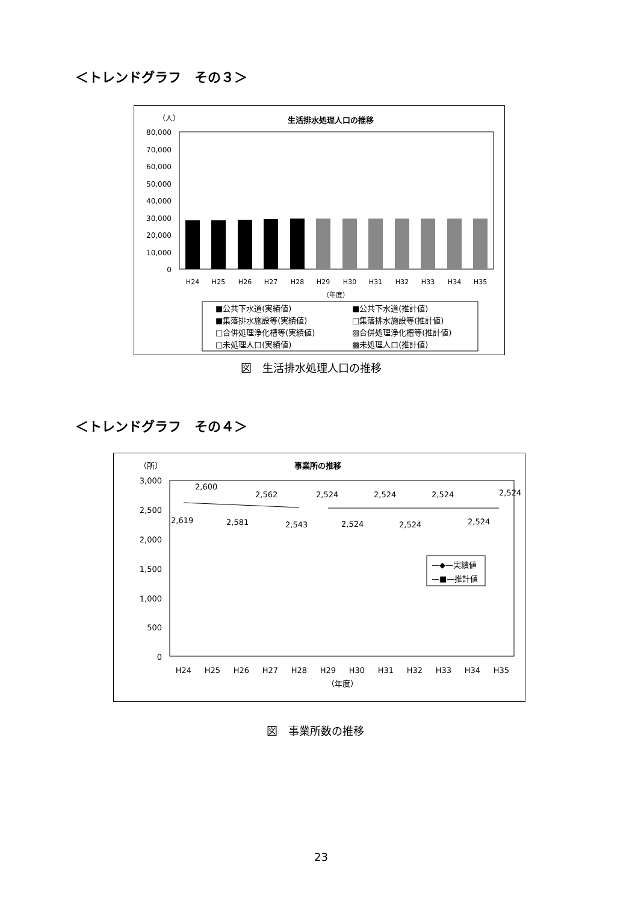＜トレンドグラフ　その３＞
（人）
生活排水処理人口の推移
80,000
70,000
60,000
50,000
40,000
30,000
20,000
10,000
0
H24
H25
H26
H27
H28
H29
H30
H31
H32
H33
H34
H35
（年度）
■公共下水道(実績値)
■公共下水道(推計値)
■集落排水施設等(実績値)
□集落排水施設等(推計値)
□合併処理浄化槽等(実績値)
▨合併処理浄化槽等(推計値)
□未処理人口(実績値)
▩未処理人口(推計値)
図　生活排水処理人口の推移
＜トレンドグラフ　その４＞
（所）
事業所の推移
3,000
2,500
2,000
1,500
1,000
500
0
2,619
2,600
2,581
2,562
2,543
2,524
2,524
2,524
2,524
2,524
2,524
2,524
H24
H25
H26
H27
H28
H29
H30
H31
H32
H33
H34
H35
（年度）
—◆—実績値
—■—推計値
図　事業所数の推移
23